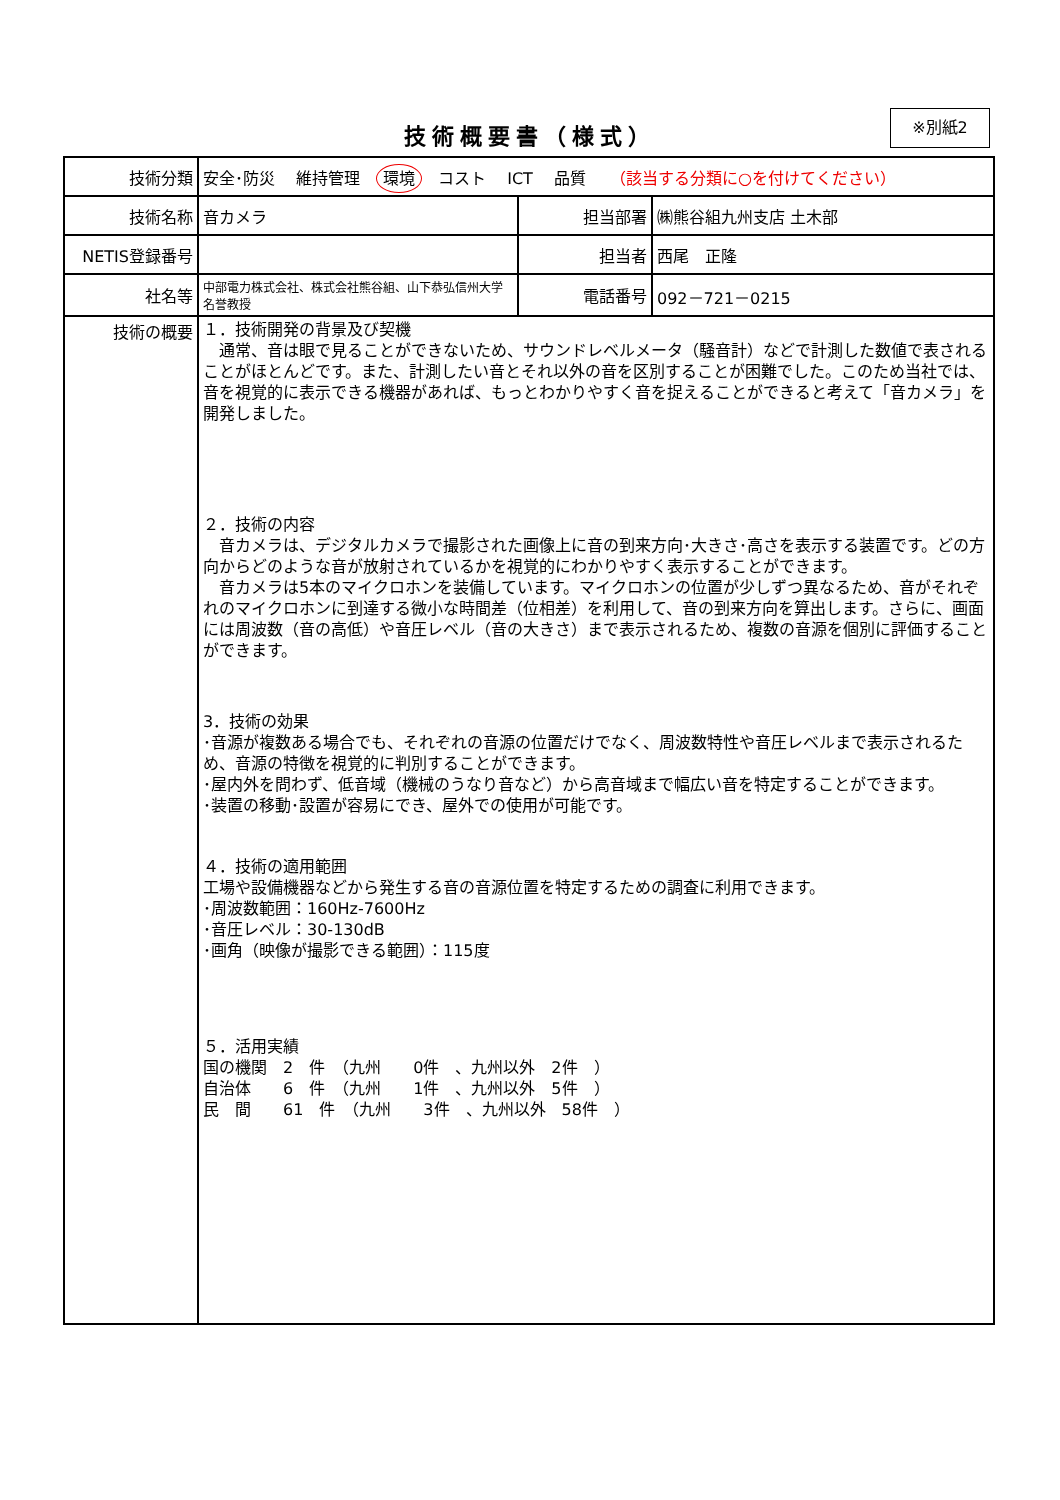技術概要書（様式）
※別紙2
| 技術分類 | 安全･防災 維持管理 環境 コスト ICT 品質 （該当する分類に○を付けてください） | | |
| 技術名称 | 音カメラ | 担当部署 | ㈱熊谷組九州支店 土木部 |
| NETIS登録番号 | | 担当者 | 西尾 正隆 |
| 社名等 | 中部電力株式会社、株式会社熊谷組、山下恭弘信州大学名誉教授 | 電話番号 | 092－721－0215 |
| 技術の概要 | １．技術開発の背景及び契機 通常、音は眼で見ることができないため、サウンドレベルメータ（騒音計）などで計測した数値で表されることがほとんどです。また、計測したい音とそれ以外の音を区別することが困難でした。このため当社では、音を視覚的に表示できる機器があれば、もっとわかりやすく音を捉えることができると考えて「音カメラ」を開発しました。 ２．技術の内容 音カメラは、デジタルカメラで撮影された画像上に音の到来方向･大きさ･高さを表示する装置です。どの方向からどのような音が放射されているかを視覚的にわかりやすく表示することができます。 音カメラは5本のマイクロホンを装備しています。マイクロホンの位置が少しずつ異なるため、音がそれぞれのマイクロホンに到達する微小な時間差（位相差）を利用して、音の到来方向を算出します。さらに、画面には周波数（音の高低）や音圧レベル（音の大きさ）まで表示されるため、複数の音源を個別に評価することができます。 3．技術の効果 ･音源が複数ある場合でも、それぞれの音源の位置だけでなく、周波数特性や音圧レベルまで表示されるため、音源の特徴を視覚的に判別することができます。 ･屋内外を問わず、低音域（機械のうなり音など）から高音域まで幅広い音を特定することができます。 ･装置の移動･設置が容易にでき、屋外での使用が可能です。 ４．技術の適用範囲 工場や設備機器などから発生する音の音源位置を特定するための調査に利用できます。 ･周波数範囲：160Hz-7600Hz ･音圧レベル：30-130dB ･画角（映像が撮影できる範囲）：115度 ５．活用実績 国の機関 2 件 （九州 0件 、九州以外 2件 ） 自治体 6 件 （九州 1件 、九州以外 5件 ） 民 間 61 件 （九州 3件 、九州以外 58件 ） | | |